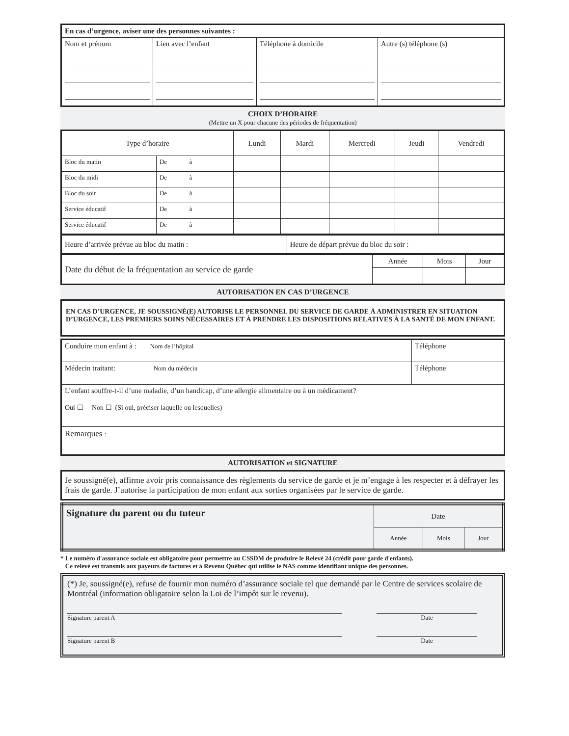| En cas d’urgence, aviser une des personnes suivantes : | | | |
| --- | --- | --- | --- |
| Nom et prénom | Lien avec l’enfant | Téléphone à domicile | Autre (s) téléphone (s) |
CHOIX D’HORAIRE
(Mettre un X pour chacune des périodes de fréquentation)
| Type d’horaire | | Lundi | Mardi | Mercredi | Jeudi | Vendredi |
| Bloc du matin | De à | | | | | |
| Bloc du midi | De à | | | | | |
| Bloc du soir | De à | | | | | |
| Service éducatif | De à | | | | | |
| Service éducatif | De à | | | | | |
| Heure d’arrivée prévue au bloc du matin : | Heure de départ prévue du bloc du soir : |
| Date du début de la fréquentation au service de garde | Année | Mois | Jour |
AUTORISATION EN CAS D’URGENCE
EN CAS D’URGENCE, JE SOUSSIGNÉ(E) AUTORISE LE PERSONNEL DU SERVICE DE GARDE À ADMINISTRER EN SITUATION D’URGENCE, LES PREMIERS SOINS NÉCESSAIRES ET À PRENDRE LES DISPOSITIONS RELATIVES À LA SANTÉ DE MON ENFANT.
| Conduire mon enfant à : Nom de l’hôpital | Téléphone |
| Médecin traitant: Nom du médecin | Téléphone |
| L’enfant souffre-t-il d’une maladie, d’un handicap, d’une allergie alimentaire ou à un médicament? Oui ☐ Non ☐ (Si oui, préciser laquelle ou lesquelles) | |
| Remarques : | |
AUTORISATION et SIGNATURE
Je soussigné(e), affirme avoir pris connaissance des règlements du service de garde et je m’engage à les respecter et à défrayer les frais de garde. J’autorise la participation de mon enfant aux sorties organisées par le service de garde.
| Signature du parent ou du tuteur | Date | | |
| | Année | Mois | Jour |
* Le numéro d'assurance sociale est obligatoire pour permettre au CSSDM de produire le Relevé 24 (crédit pour garde d'enfants).
Ce relevé est transmis aux payeurs de factures et à Revenu Québec qui utilise le NAS comme identifiant unique des personnes.
(*) Je, soussigné(e), refuse de fournir mon numéro d’assurance sociale tel que demandé par le Centre de services scolaire de Montréal (information obligatoire selon la Loi de l’impôt sur le revenu).
Signature parent A Date
Signature parent B Date